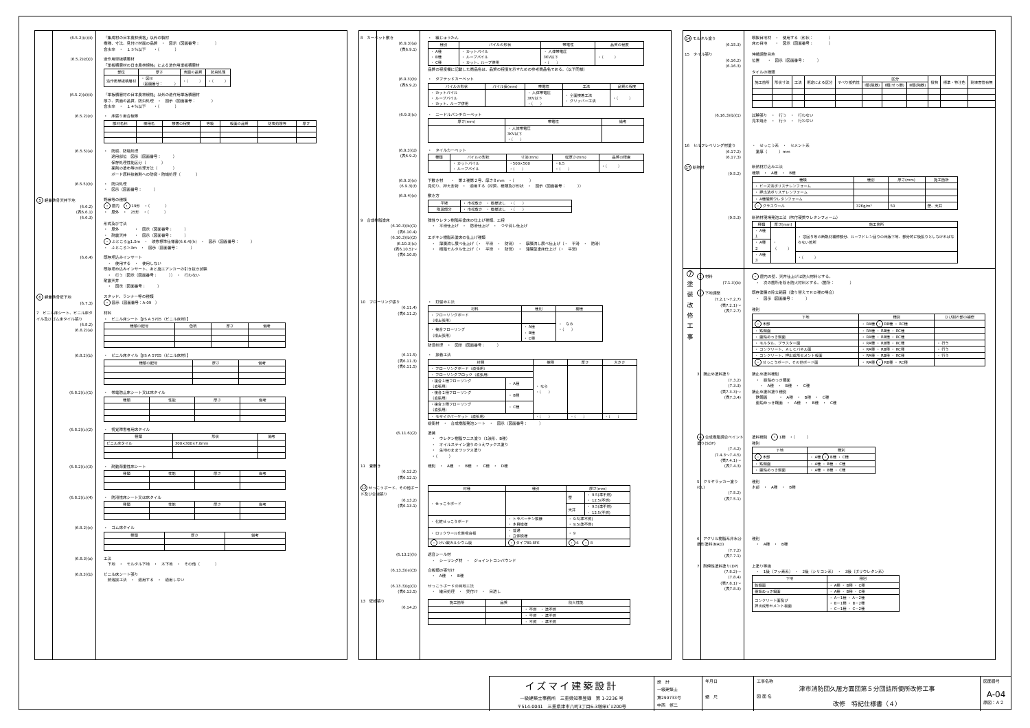(6.5.2)(c)(ⅱ) 「集成材の日本農林規格」以外の製材
樹種、寸法、見付け材面の品質　・　図示（図面番号：　　　　）
含水率　・　１５％以下　　・（　　　　）
(6.5.2)(d)(ⅰ) 造作用単板積層材
「単板積層材の日本農林規格」による造作用単板積層材
| 部位 | 厚さ | 表面の品質 | 防虫処理 |
| --- | --- | --- | --- |
| 造作用単板積層材 | ・ 図示 （図面番号： ） | ・（ ） | ・（ ） |
(6.5.2)(d)(ⅱ) 「単板積層材の日本農林規格」以外の造作用単板積層材
厚さ、表面の品質、防虫処理　・　図示（図面番号：　　　　）
含水率　・　１４％以下　　・（　　　　）
(6.5.2)(e) ・　床張り用合板等
| 部材名称 | 樹種名 | 接着の程度 | 等級 | 板面の品質 | 防虫処理等 | 厚さ |
| --- | --- | --- | --- | --- | --- | --- |
(6.5.5)(a) ・　防腐、防蟻処理
　　適用部位　図示（図面番号：　　　）
　　保存処理性能区分（　　　　）
　　薬剤の塗布等の処理方法（　　　　）
　　ボード原料接着剤への防腐・防蟻処理（　　　　）
(6.5.5)(b) ・　防虫処理
・　図示（図面番号：　　　）
5 軽量鉄骨天井下地
(6.6.2)
(表6.6.1)
(6.6.3)
野縁等の種類
・ 屋内　・ 19形　・（　　　　）
・　屋外　・　25形　・（　　　　）
形式及び寸法
・　屋外　　　　・　図示（図面番号：　　　）
・　耐震天井　　・　図示（図面番号：　　　）
・ ふところ≧1.5m　・　改修標準仕様書(6.6.4)(h)　・　図示（図面番号：　　　）
・　ふところ＞3m　・　図示（図面番号：　　　）
(6.6.4) 既存埋込みインサート
　・　使用する　・　使用しない
既存埋め込みインサート、あと施工アンカーの引き抜き試験
　・　行う（図示（図面番号：　　　））　・　行わない
耐震天井
　・　図示（図面番号：　　　）
6 軽量鉄骨壁下地
(6.7.3)
スタッド、ランナー等の種類
・ 図示（図面番号：A-09　）
7　ビニル床シート、ビニル床タイル及びゴム床タイル張り
(6.8.2)
(6.8.2)(a)
材料
・　ビニル床シート【JIS A 5705（ビニル床材）】
| 種類の記号 | 色柄 | 厚さ | 備考 |
| --- | --- | --- | --- |
(6.8.2)(b) ・　ビニル床タイル【JIS A 5705（ビニル床材）】
| 種類の記号 | 厚さ | 備考 |
| --- | --- | --- |
(6.8.2)(c)(1) ・　帯電防止床シート又は床タイル
| 種類 | 性能 | 厚さ | 備考 |
| --- | --- | --- | --- |
(6.8.2)(c)(2) ・　視覚障害者用床タイル
| 種類 | 形状 | 備考 |
| --- | --- | --- |
| ビニル床タイル | 300×300×7.0mm | |
(6.8.2)(c)(3) ・　耐動荷重性床シート
| 種類 | 性能 | 厚さ | 備考 |
| --- | --- | --- | --- |
(6.8.2)(c)(4) ・　防滑性床シート又は床タイル
| 種類 | 性能 | 厚さ | 備考 |
| --- | --- | --- | --- |
(6.8.2)(e) ・　ゴム床タイル
| 種類 | 厚さ | 備考 |
| --- | --- | --- |
(6.8.3)(a) 工法
　下地　・　モルタル下地　・　木下地　・　その他（　　　　）
(6.8.3)(b) ビニル床シート張り
　熱溶接工法　・　適用する　・　適用しない
8　カーペット敷き
(6.9.3)(a)
(表6.9.1)
・　織じゅうたん
| 種別 | パイルの形状 | 帯電性 | 品質の程度 |
| --- | --- | --- | --- |
| ・ A種 ・ B種 ・ C種 | ・ カットパイル ・ ループパイル ・ カット、ループ併用 | ・ 人体帯電圧 3KV以下 ・（ ） | ・（ ） |
品質の程度欄に記載した商品名は、品質の程度を示すための参考商品名である。（以下同様）
(6.9.3)(b)
(表6.9.2)
・　タフテッドカーペット
| パイルの形状 | パイル長(mm) | 帯電性 | 工法 | 品質の程度 |
| --- | --- | --- | --- | --- |
| ・ カットパイル ・ ループパイル ・ カット、ループ併用 | | ・ 人体帯電圧 3KV以下 ・（ ） | ・ 全面接着工法 ・ グリッパー工法 | ・（ ） |
(6.9.3)(c) ・　ニードルパンチカーペット
| 厚さ(mm) | 帯電性 | 備考 |
| --- | --- | --- |
| | ・ 人体帯電圧 3KV以下 ・（ ） | |
(6.9.3)(d)
(表6.9.2)
・　タイルカーペット
| 種類 | パイルの形状 | 寸法(mm) | 総厚さ(mm) | 品質の程度 |
| --- | --- | --- | --- | --- |
| | ・ カットパイル ・ ループパイル | ・500×500 ・（ ） | ・6.5 ・（ ） | ・（ ） |
(6.9.3)(e)
(6.9.3)(f)
下敷き材　　・　第２種第２号、厚さ８mm　・（　　　　）
見切り、押え金物　・　適用する（材質、種類及び形状　・　図示（図面番号：　　　））
(6.9.4)(e) 敷き方
| 平場 | ・ 市松敷き ・ 模様流し ・（ ） |
| 階段部分 | ・ 市松敷き ・ 模様流し ・（ ） |
9　合成樹脂塗床
(6.10.3)(b)(1)
(表6.10.4)
(6.10.3)(b)(2)
(6.10.3)(c)
(表6.10.5)～
(表6.10.8)
弾性ウレタン樹脂系塗床の仕上げ種類、工程
　・　平滑仕上げ　・　防滑仕上げ　・　つや消し仕上げ
エポキシ樹脂系塗床の仕上げ種類
　・　薄膜流し展べ仕上げ（・　平滑　・　防滑）　・　厚膜流し展べ仕上げ（・　平滑　・　防滑）
　・　樹脂モルタル仕上げ（・　平滑　・　防滑）　・　薄膜型塗床仕上げ（・　平滑）
10　フローリング張り
(6.11.4)
(表6.11.2)
・　釘留め工法
| 材料 | 種別 | 樹種 |
| --- | --- | --- |
| ・ フローリングボード （根太張用） | | ・ なら ・（ ） |
| ・ 複合フローリング （根太張用） | ・ A種 ・ B種 ・ C種 | |
防湿処理　・　図示（図面番号：　　　）
(6.11.5)
(表6.11.3)
(表6.11.5)
・　接着工法
| 材種 | | 樹種 | 厚さ | 大きさ |
| --- | --- | --- | --- | --- |
| ・ フローリングボード（直張用） | | ・ なら ・（ ） | | |
| ・ フローリングブロック（直張用） | | | | |
| ・複合１種フローリング （直張用） | ・ A種 | | | |
| ・複合２種フローリング （直張用） | ・ B種 | | | |
| ・複合３種フローリング （直張用） | ・ C種 | | | |
| ・ モザイクパーケット（直張用） | | ・（ ） | ・（ ） | ・（ ） |
緩衝材　・　合成樹脂発泡シート　・　図示（図面番号：　　　）
(6.11.6)(2) 塗装
　・　ウレタン樹脂ワニス塗り（1液形、B種）
　・　オイルステイン塗りのうえワックス塗り
　・　生地のままワックス塗り
　・（　　　）
11　畳敷き
(6.12.2)
(表6.12.1)
種別　・　A種　・　B種　・　C種　・　D種
12 せっこうボード、その他ボード及び合板張り
(6.13.2)
(表6.13.1)
| 材種 | 種別 | 厚さ(mm) | |
| --- | --- | --- | --- |
| ・ せっこうボード | | 壁 | ・ 9.5(準不燃) ・ 12.5(不燃) |
| | | 天井 | ・ 9.5(準不燃) ・ 12.5(不燃) |
| ・ 化粧せっこうボード | ・ トラバーチン模様 ・ 木目模様 | ・ 9.5(準不燃) ・ 9.5(準不燃) | |
| ・ ロックウール化粧吸音板 | ・ 普通 ・ 立体模様 | ・ 9 | |
| ・ けい酸カルシウム板 | ・ タイプⅡ0.8FK | ・ 6 ・ 8 | |
(6.13.2)(h) 遮音シール材
　・　シーリング材　・　ジョイントコンパウンド
(6.13.3)(e)(3) 合板類の張付け
　・　A種　・　B種
(6.13.3)(g)(1)
(表6.13.5)
せっこうボードの目地工法
　・　継目処理　・　突付け　・　目透し
13　壁紙張り
(6.14.2)
| 施工箇所 | 品質 | 防火性能 |
| --- | --- | --- |
| | | ・ 不燃 ・ 準不燃 |
| | | ・ 不燃 ・ 準不燃 |
| | | ・ 不燃 ・ 準不燃 |
14 モルタル塗り
(6.15.3)
既製目地材　・　使用する（形状：　　　　）
床の目地　　・　図示（図面番号：　　　　）
15　タイル張り
(6.16.2)
(6.16.3)
伸縮調整目地
位置　　・　図示（図面番号：　　　）
タイルの種類
| 施工箇所 | 形状寸法 | 工法 | 用途による区分 | すべり抵抗性 | 区分 | | | 役物 | 標準・特注色 | 耐凍害性有無 |
| --- | --- | --- | --- | --- | --- | --- | --- | --- | --- | --- |
| | | | | | Ⅰ類(磁器) | Ⅱ類(せっ器) | Ⅲ類(陶器) | | | |
(6.16.3)(b)(1) 試験張り　・　行う　・　行わない
見本焼き　・　行う　・　行わない
16　セルフレベリング材塗り
(6.17.2)
(6.17.3)
・　せっこう系　・　セメント系
　塗厚（　　　）mm
17 断熱材
(9.5.2)
断熱材打込み工法
種類　・　A種　・　B種
| 種類 | 種別 | 厚さ(mm) | 施工箇所 |
| --- | --- | --- | --- |
| ・ ビーズ法ポリスチレンフォーム | | | |
| ・ 押出法ポリスチレンフォーム | | | |
| ・ A種硬質ウレタンフォーム | | | |
| ・ グラスウール | 32Kg/m³ | 50 | 壁、天井 |
(9.5.3) 断熱材現場発泡工法（吹付硬質ウレタンフォーム）
| 種類 | 厚さ[mm] | 施工箇所 |
| --- | --- | --- |
| ・ A種１ | ・（ ） | ・ 窓回り等の断熱材補修部分、ルーフドレン回りの床版下等、部分的に後張りとしなければならない箇所 |
| ・ A種２ | | |
| ・ A種３ | | ・（ ） |
7
塗
装
改
修
工
事
1 材料
(7.1.3)(b)
・ 屋内の壁、天井仕上げは防火材料とする。
　・　次の箇所を除き防火材料とする。（箇所：　　　　）
2 下地調整
(7.2.1～7.2.7)
(表7.2.1)～
(表7.2.7)
既存塗膜の除去範囲（塗り替えでＲＢ種の場合）
　・　図示（図面番号：　　　）
種別
| 下地 | 種別 | ひび割れ部の補修 |
| --- | --- | --- |
| ・ 木部 | ・ RA種 ・ RB種 ・ RC種 | |
| ・ 鉄鋼面 | ・ RA種 ・ RB種 ・ RC種 | |
| ・ 亜鉛めっき鋼面 | ・ RA種 ・ RB種 ・ RC種 | |
| ・ モルタル、プラスター面 | ・ RA種 ・ RB種 ・ RC種 | ・ 行う |
| ・ コンクリート、ＡＬＣパネル面 | ・ RA種 ・ RB種 ・ RC種 | ・ 行う |
| ・ コンクリート、押出成形セメント板面 | ・ RA種 ・ RB種 ・ RC種 | ・ 行う |
| ・ せっこうボード、その他ボード面 | ・ RA種 ・ RB種 ・ RC種 | |
3　錆止め塗料塗り
(7.3.2)
(7.3.3)
(表7.3.3)～
(表7.3.4)
錆止め塗料種別
　・　亜鉛めっき鋼面
　　・　A種　・　B種　・　C種
錆止め塗料塗り種別
　鉄鋼面　　　・　A種　・　B種　・　C種
　亜鉛めっき鋼面　・　A種　・　B種　・　C種
4 合成樹脂調合ペイント塗り(SOP)
(7.4.2)
(7.4.3～7.4.5)
(表7.4.1)～
(表7.4.3)
塗料種別　・ 1種　・（　　　）
種別
| 下地 | 種別 |
| --- | --- |
| ・ 木部 | ・ A種 ・ B種 ・ C種 |
| ・ 鉄鋼面 | ・ A種 ・ B種 ・ C種 |
| ・ 亜鉛めっき鋼面 | ・ A種 ・ B種 ・ C種 |
5　クリヤラッカー塗り(CL)
(7.5.2)
(表7.5.1)
種別
木部　・　A種　・　B種
6　アクリル樹脂系非水分散形塗料(NAD)
(7.7.2)
(表7.7.1)
種別
　・　A種　・　B種
7　耐候性塗料塗り(DP)
(7.8.2)～
(7.8.4)
(表7.8.1)～
(表7.8.3)
上塗り等級
　・　1級（フッ素系）　・　2級（シリコン系）　・　3級（ポリウレタン系）
| 下地 | 種別 |
| --- | --- |
| 鉄鋼面 | ・ A種 ・ B種 ・ C種 |
| 亜鉛めっき鋼面 | ・ A種 ・ B種 ・ C種 |
| コンクリート面及び 押出成形セメント板面 | ・ A－1種 ・ A－2種 ・ B－1種 ・ B－2種 ・ C－1種 ・ C－2種 |
イズマイ建築設計
一級建築士事務所　三重県知事登録　第 1-2236 号
〒514-0041　三重県津市八町3丁目6-3増栄ﾋﾞﾙ200号
設　計
一級建築士
第299733号
中西　修二
年月日
縮　尺
工事名称
津市消防団久居方面団第５分団詰所便所改修工事
図 面 名
改修　特記仕様書（４）
図面番号
A-04
原図：Ａ２